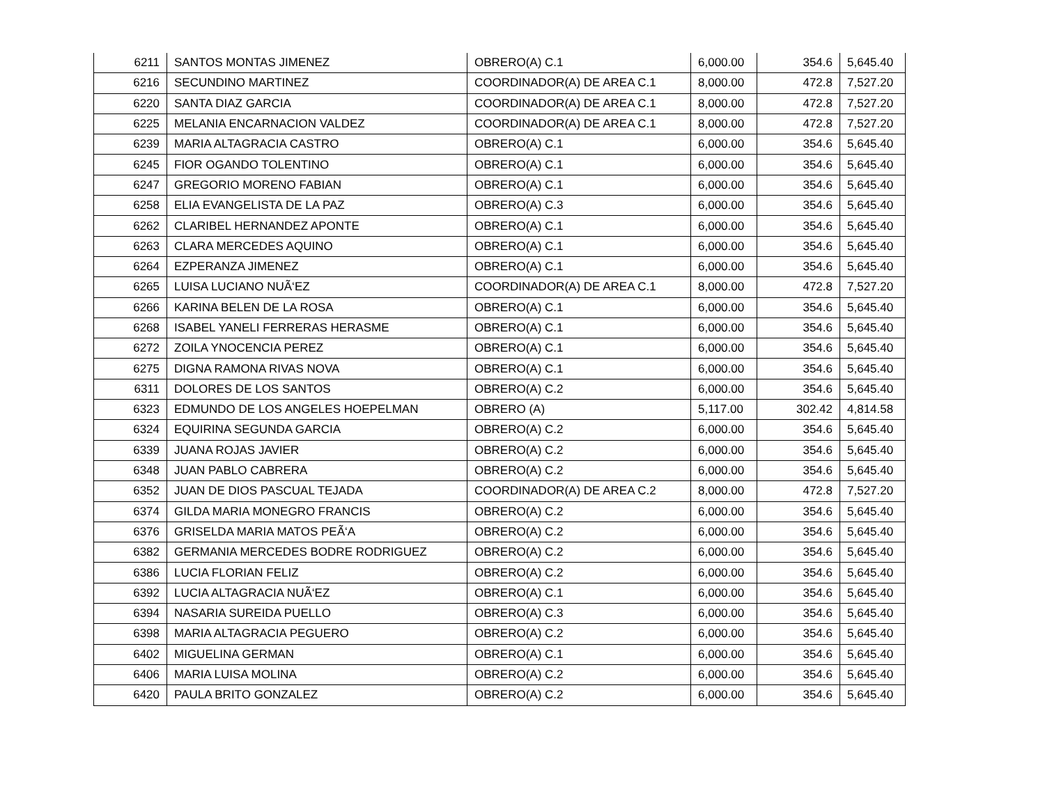| 6211 | SANTOS MONTAS JIMENEZ | OBRERO(A) C.1 | 6,000.00 | 354.6 | 5,645.40 |
| 6216 | SECUNDINO MARTINEZ | COORDINADOR(A) DE AREA C.1 | 8,000.00 | 472.8 | 7,527.20 |
| 6220 | SANTA DIAZ GARCIA | COORDINADOR(A) DE AREA C.1 | 8,000.00 | 472.8 | 7,527.20 |
| 6225 | MELANIA ENCARNACION VALDEZ | COORDINADOR(A) DE AREA C.1 | 8,000.00 | 472.8 | 7,527.20 |
| 6239 | MARIA ALTAGRACIA CASTRO | OBRERO(A) C.1 | 6,000.00 | 354.6 | 5,645.40 |
| 6245 | FIOR OGANDO TOLENTINO | OBRERO(A) C.1 | 6,000.00 | 354.6 | 5,645.40 |
| 6247 | GREGORIO MORENO FABIAN | OBRERO(A) C.1 | 6,000.00 | 354.6 | 5,645.40 |
| 6258 | ELIA EVANGELISTA DE LA PAZ | OBRERO(A) C.3 | 6,000.00 | 354.6 | 5,645.40 |
| 6262 | CLARIBEL HERNANDEZ APONTE | OBRERO(A) C.1 | 6,000.00 | 354.6 | 5,645.40 |
| 6263 | CLARA MERCEDES AQUINO | OBRERO(A) C.1 | 6,000.00 | 354.6 | 5,645.40 |
| 6264 | EZPERANZA JIMENEZ | OBRERO(A) C.1 | 6,000.00 | 354.6 | 5,645.40 |
| 6265 | LUISA LUCIANO NUÃ‘EZ | COORDINADOR(A) DE AREA C.1 | 8,000.00 | 472.8 | 7,527.20 |
| 6266 | KARINA BELEN DE LA ROSA | OBRERO(A) C.1 | 6,000.00 | 354.6 | 5,645.40 |
| 6268 | ISABEL YANELI FERRERAS HERASME | OBRERO(A) C.1 | 6,000.00 | 354.6 | 5,645.40 |
| 6272 | ZOILA YNOCENCIA PEREZ | OBRERO(A) C.1 | 6,000.00 | 354.6 | 5,645.40 |
| 6275 | DIGNA RAMONA RIVAS NOVA | OBRERO(A) C.1 | 6,000.00 | 354.6 | 5,645.40 |
| 6311 | DOLORES DE LOS SANTOS | OBRERO(A) C.2 | 6,000.00 | 354.6 | 5,645.40 |
| 6323 | EDMUNDO DE LOS ANGELES HOEPELMAN | OBRERO (A) | 5,117.00 | 302.42 | 4,814.58 |
| 6324 | EQUIRINA SEGUNDA GARCIA | OBRERO(A) C.2 | 6,000.00 | 354.6 | 5,645.40 |
| 6339 | JUANA ROJAS JAVIER | OBRERO(A) C.2 | 6,000.00 | 354.6 | 5,645.40 |
| 6348 | JUAN PABLO CABRERA | OBRERO(A) C.2 | 6,000.00 | 354.6 | 5,645.40 |
| 6352 | JUAN DE DIOS PASCUAL TEJADA | COORDINADOR(A) DE AREA C.2 | 8,000.00 | 472.8 | 7,527.20 |
| 6374 | GILDA MARIA MONEGRO FRANCIS | OBRERO(A) C.2 | 6,000.00 | 354.6 | 5,645.40 |
| 6376 | GRISELDA MARIA MATOS PEÃ‘A | OBRERO(A) C.2 | 6,000.00 | 354.6 | 5,645.40 |
| 6382 | GERMANIA MERCEDES BODRE RODRIGUEZ | OBRERO(A) C.2 | 6,000.00 | 354.6 | 5,645.40 |
| 6386 | LUCIA FLORIAN FELIZ | OBRERO(A) C.2 | 6,000.00 | 354.6 | 5,645.40 |
| 6392 | LUCIA ALTAGRACIA NUÃ‘EZ | OBRERO(A) C.1 | 6,000.00 | 354.6 | 5,645.40 |
| 6394 | NASARIA SUREIDA PUELLO | OBRERO(A) C.3 | 6,000.00 | 354.6 | 5,645.40 |
| 6398 | MARIA ALTAGRACIA PEGUERO | OBRERO(A) C.2 | 6,000.00 | 354.6 | 5,645.40 |
| 6402 | MIGUELINA GERMAN | OBRERO(A) C.1 | 6,000.00 | 354.6 | 5,645.40 |
| 6406 | MARIA LUISA MOLINA | OBRERO(A) C.2 | 6,000.00 | 354.6 | 5,645.40 |
| 6420 | PAULA BRITO GONZALEZ | OBRERO(A) C.2 | 6,000.00 | 354.6 | 5,645.40 |